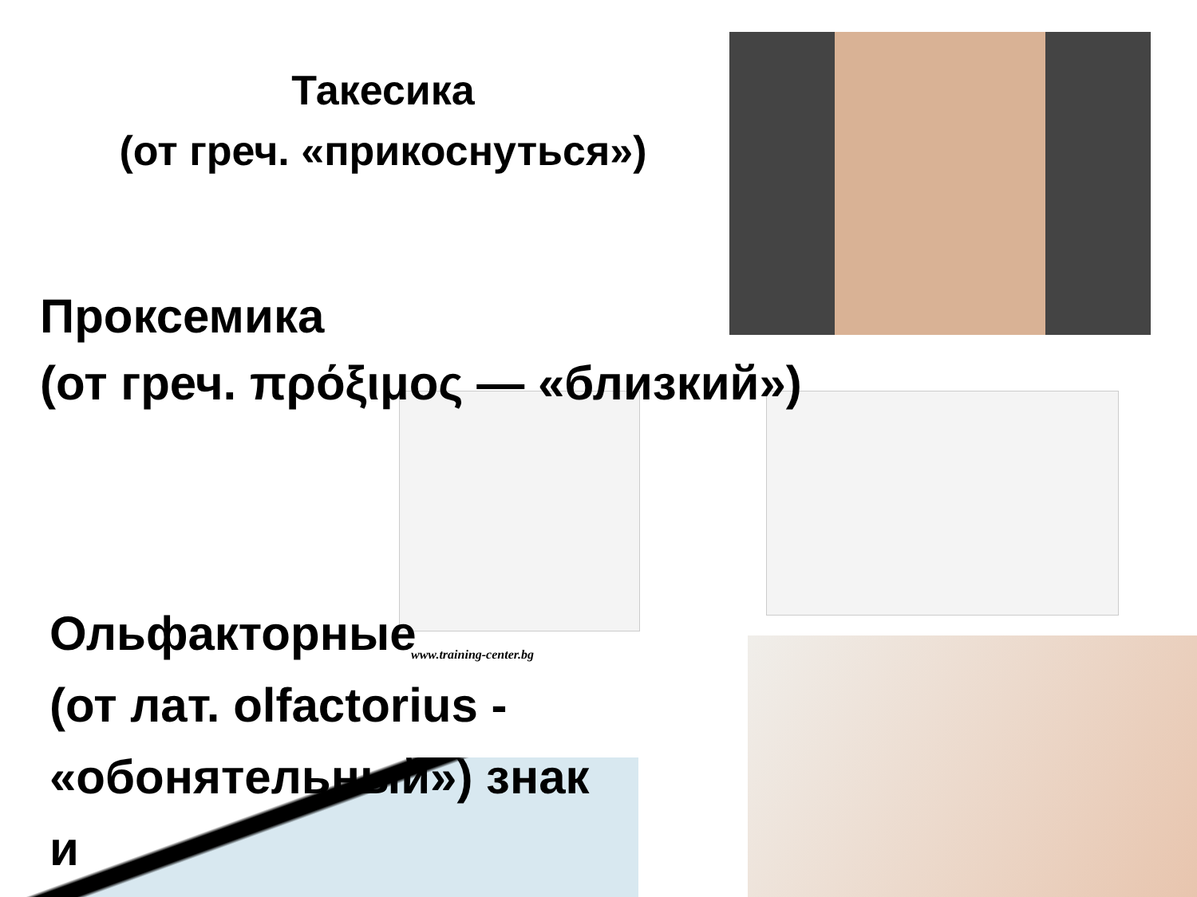Такесика
(от греч. «прикоснуться»)
Проксемика
(от греч. πρόξιμος — «близкий»)
www.training-center.bg
Ольфакторные
(от лат. olfactorius -
«обонятельный») знак
и